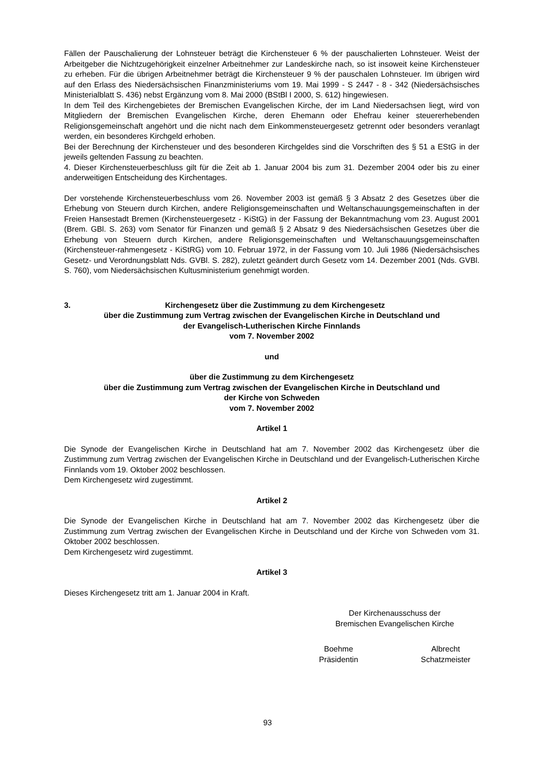Fällen der Pauschalierung der Lohnsteuer beträgt die Kirchensteuer 6 % der pauschalierten Lohnsteuer. Weist der Arbeitgeber die Nichtzugehörigkeit einzelner Arbeitnehmer zur Landeskirche nach, so ist insoweit keine Kirchensteuer zu erheben. Für die übrigen Arbeitnehmer beträgt die Kirchensteuer 9 % der pauschalen Lohnsteuer. Im übrigen wird auf den Erlass des Niedersächsischen Finanzministeriums vom 19. Mai 1999 - S 2447 - 8 - 342 (Niedersächsisches Ministerialblatt S. 436) nebst Ergänzung vom 8. Mai 2000 (BStBl I 2000, S. 612) hingewiesen.
In dem Teil des Kirchengebietes der Bremischen Evangelischen Kirche, der im Land Niedersachsen liegt, wird von Mitgliedern der Bremischen Evangelischen Kirche, deren Ehemann oder Ehefrau keiner steuererhebenden Religionsgemeinschaft angehört und die nicht nach dem Einkommensteuergesetz getrennt oder besonders veranlagt werden, ein besonderes Kirchgeld erhoben.
Bei der Berechnung der Kirchensteuer und des besonderen Kirchgeldes sind die Vorschriften des § 51 a EStG in der jeweils geltenden Fassung zu beachten.
4. Dieser Kirchensteuerbeschluss gilt für die Zeit ab 1. Januar 2004 bis zum 31. Dezember 2004 oder bis zu einer anderweitigen Entscheidung des Kirchentages.
Der vorstehende Kirchensteuerbeschluss vom 26. November 2003 ist gemäß § 3 Absatz 2 des Gesetzes über die Erhebung von Steuern durch Kirchen, andere Religionsgemeinschaften und Weltanschauungsgemeinschaften in der Freien Hansestadt Bremen (Kirchensteuergesetz - KiStG) in der Fassung der Bekanntmachung vom 23. August 2001 (Brem. GBl. S. 263) vom Senator für Finanzen und gemäß § 2 Absatz 9 des Niedersächsischen Gesetzes über die Erhebung von Steuern durch Kirchen, andere Religionsgemeinschaften und Weltanschauungsgemeinschaften (Kirchensteuer-rahmengesetz - KiStRG) vom 10. Februar 1972, in der Fassung vom 10. Juli 1986 (Niedersächsisches Gesetz- und Verordnungsblatt Nds. GVBl. S. 282), zuletzt geändert durch Gesetz vom 14. Dezember 2001 (Nds. GVBl. S. 760), vom Niedersächsischen Kultusministerium genehmigt worden.
3. Kirchengesetz über die Zustimmung zu dem Kirchengesetz
über die Zustimmung zum Vertrag zwischen der Evangelischen Kirche in Deutschland und
der Evangelisch-Lutherischen Kirche Finnlands
vom 7. November 2002
und
über die Zustimmung zu dem Kirchengesetz
über die Zustimmung zum Vertrag zwischen der Evangelischen Kirche in Deutschland und
der Kirche von Schweden
vom 7. November 2002
Artikel 1
Die Synode der Evangelischen Kirche in Deutschland hat am 7. November 2002 das Kirchengesetz über die Zustimmung zum Vertrag zwischen der Evangelischen Kirche in Deutschland und der Evangelisch-Lutherischen Kirche Finnlands vom 19. Oktober 2002 beschlossen.
Dem Kirchengesetz wird zugestimmt.
Artikel 2
Die Synode der Evangelischen Kirche in Deutschland hat am 7. November 2002 das Kirchengesetz über die Zustimmung zum Vertrag zwischen der Evangelischen Kirche in Deutschland und der Kirche von Schweden vom 31. Oktober 2002 beschlossen.
Dem Kirchengesetz wird zugestimmt.
Artikel 3
Dieses Kirchengesetz tritt am 1. Januar 2004 in Kraft.
Der Kirchenausschuss der
Bremischen Evangelischen Kirche
Boehme
Präsidentin
Albrecht
Schatzmeister
93